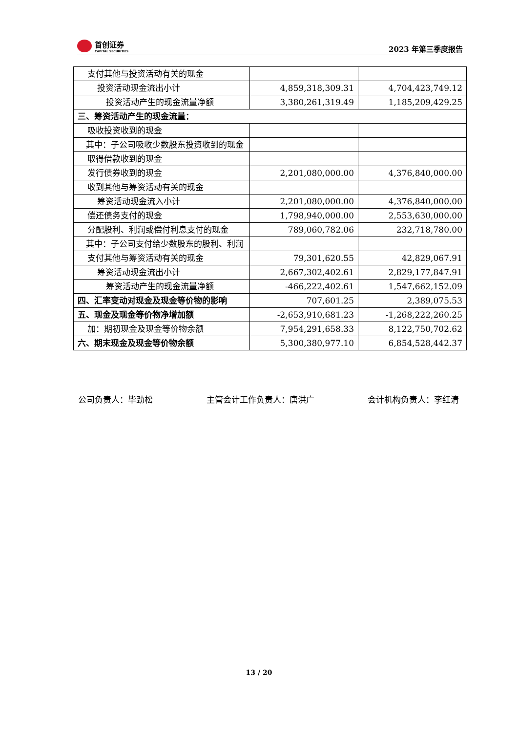首创证券
CAPITAL SECURITIES
2023 年第三季度报告
| 支付其他与投资活动有关的现金 | | |
| 投资活动现金流出小计 | 4,859,318,309.31 | 4,704,423,749.12 |
| 投资活动产生的现金流量净额 | 3,380,261,319.49 | 1,185,209,429.25 |
| 三、筹资活动产生的现金流量： | | |
| 吸收投资收到的现金 | | |
| 其中：子公司吸收少数股东投资收到的现金 | | |
| 取得借款收到的现金 | | |
| 发行债券收到的现金 | 2,201,080,000.00 | 4,376,840,000.00 |
| 收到其他与筹资活动有关的现金 | | |
| 筹资活动现金流入小计 | 2,201,080,000.00 | 4,376,840,000.00 |
| 偿还债务支付的现金 | 1,798,940,000.00 | 2,553,630,000.00 |
| 分配股利、利润或偿付利息支付的现金 | 789,060,782.06 | 232,718,780.00 |
| 其中：子公司支付给少数股东的股利、利润 | | |
| 支付其他与筹资活动有关的现金 | 79,301,620.55 | 42,829,067.91 |
| 筹资活动现金流出小计 | 2,667,302,402.61 | 2,829,177,847.91 |
| 筹资活动产生的现金流量净额 | -466,222,402.61 | 1,547,662,152.09 |
| 四、汇率变动对现金及现金等价物的影响 | 707,601.25 | 2,389,075.53 |
| 五、现金及现金等价物净增加额 | -2,653,910,681.23 | -1,268,222,260.25 |
| 加：期初现金及现金等价物余额 | 7,954,291,658.33 | 8,122,750,702.62 |
| 六、期末现金及现金等价物余额 | 5,300,380,977.10 | 6,854,528,442.37 |
公司负责人：毕劲松 主管会计工作负责人：唐洪广 会计机构负责人：李红清
13 / 20